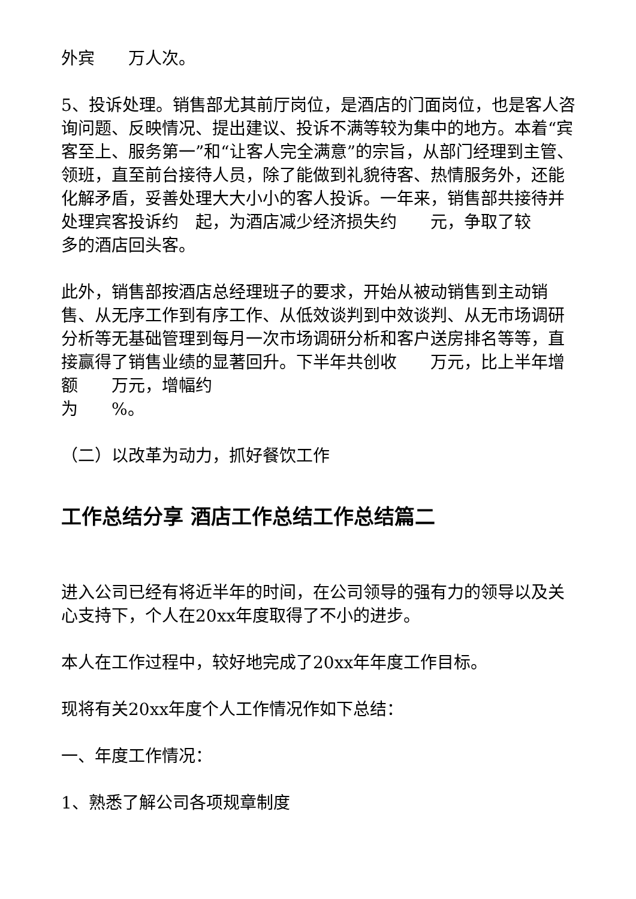外宾　　万人次。
5、投诉处理。销售部尤其前厅岗位，是酒店的门面岗位，也是客人咨询问题、反映情况、提出建议、投诉不满等较为集中的地方。本着“宾客至上、服务第一”和“让客人完全满意”的宗旨，从部门经理到主管、领班，直至前台接待人员，除了能做到礼貌待客、热情服务外，还能化解矛盾，妥善处理大大小小的客人投诉。一年来，销售部共接待并处理宾客投诉约　起，为酒店减少经济损失约　　元，争取了较
多的酒店回头客。
此外，销售部按酒店总经理班子的要求，开始从被动销售到主动销售、从无序工作到有序工作、从低效谈判到中效谈判、从无市场调研分析等无基础管理到每月一次市场调研分析和客户送房排名等等，直接赢得了销售业绩的显著回升。下半年共创收　　万元，比上半年增额　　万元，增幅约
为　　%。
（二）以改革为动力，抓好餐饮工作
工作总结分享 酒店工作总结工作总结篇二
进入公司已经有将近半年的时间，在公司领导的强有力的领导以及关心支持下，个人在20xx年度取得了不小的进步。
本人在工作过程中，较好地完成了20xx年年度工作目标。
现将有关20xx年度个人工作情况作如下总结：
一、年度工作情况：
1、熟悉了解公司各项规章制度